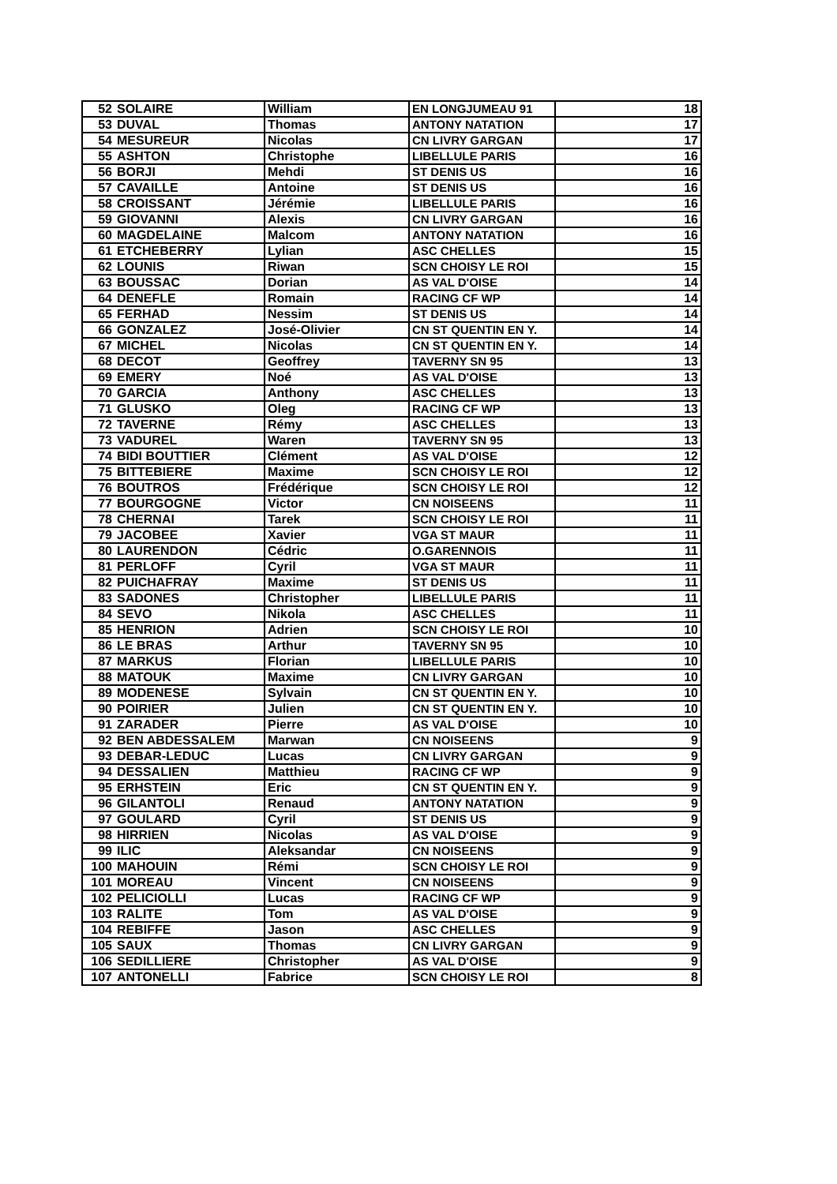| 52 | SOLAIRE | William | EN LONGJUMEAU 91 | 18 |
| 53 | DUVAL | Thomas | ANTONY NATATION | 17 |
| 54 | MESUREUR | Nicolas | CN LIVRY GARGAN | 17 |
| 55 | ASHTON | Christophe | LIBELLULE PARIS | 16 |
| 56 | BORJI | Mehdi | ST DENIS US | 16 |
| 57 | CAVAILLE | Antoine | ST DENIS US | 16 |
| 58 | CROISSANT | Jérémie | LIBELLULE PARIS | 16 |
| 59 | GIOVANNI | Alexis | CN LIVRY GARGAN | 16 |
| 60 | MAGDELAINE | Malcom | ANTONY NATATION | 16 |
| 61 | ETCHEBERRY | Lylian | ASC CHELLES | 15 |
| 62 | LOUNIS | Riwan | SCN CHOISY LE ROI | 15 |
| 63 | BOUSSAC | Dorian | AS VAL D'OISE | 14 |
| 64 | DENEFLE | Romain | RACING CF WP | 14 |
| 65 | FERHAD | Nessim | ST DENIS US | 14 |
| 66 | GONZALEZ | José-Olivier | CN ST QUENTIN EN Y. | 14 |
| 67 | MICHEL | Nicolas | CN ST QUENTIN EN Y. | 14 |
| 68 | DECOT | Geoffrey | TAVERNY SN 95 | 13 |
| 69 | EMERY | Noé | AS VAL D'OISE | 13 |
| 70 | GARCIA | Anthony | ASC CHELLES | 13 |
| 71 | GLUSKO | Oleg | RACING CF WP | 13 |
| 72 | TAVERNE | Rémy | ASC CHELLES | 13 |
| 73 | VADUREL | Waren | TAVERNY SN 95 | 13 |
| 74 | BIDI BOUTTIER | Clément | AS VAL D'OISE | 12 |
| 75 | BITTEBIERE | Maxime | SCN CHOISY LE ROI | 12 |
| 76 | BOUTROS | Frédérique | SCN CHOISY LE ROI | 12 |
| 77 | BOURGOGNE | Victor | CN NOISEENS | 11 |
| 78 | CHERNAI | Tarek | SCN CHOISY LE ROI | 11 |
| 79 | JACOBEE | Xavier | VGA ST MAUR | 11 |
| 80 | LAURENDON | Cédric | O.GARENNOIS | 11 |
| 81 | PERLOFF | Cyril | VGA ST MAUR | 11 |
| 82 | PUICHAFRAY | Maxime | ST DENIS US | 11 |
| 83 | SADONES | Christopher | LIBELLULE PARIS | 11 |
| 84 | SEVO | Nikola | ASC CHELLES | 11 |
| 85 | HENRION | Adrien | SCN CHOISY LE ROI | 10 |
| 86 | LE BRAS | Arthur | TAVERNY SN 95 | 10 |
| 87 | MARKUS | Florian | LIBELLULE PARIS | 10 |
| 88 | MATOUK | Maxime | CN LIVRY GARGAN | 10 |
| 89 | MODENESE | Sylvain | CN ST QUENTIN EN Y. | 10 |
| 90 | POIRIER | Julien | CN ST QUENTIN EN Y. | 10 |
| 91 | ZARADER | Pierre | AS VAL D'OISE | 10 |
| 92 | BEN ABDESSALEM | Marwan | CN NOISEENS | 9 |
| 93 | DEBAR-LEDUC | Lucas | CN LIVRY GARGAN | 9 |
| 94 | DESSALIEN | Matthieu | RACING CF WP | 9 |
| 95 | ERHSTEIN | Eric | CN ST QUENTIN EN Y. | 9 |
| 96 | GILANTOLI | Renaud | ANTONY NATATION | 9 |
| 97 | GOULARD | Cyril | ST DENIS US | 9 |
| 98 | HIRRIEN | Nicolas | AS VAL D'OISE | 9 |
| 99 | ILIC | Aleksandar | CN NOISEENS | 9 |
| 100 | MAHOUIN | Rémi | SCN CHOISY LE ROI | 9 |
| 101 | MOREAU | Vincent | CN NOISEENS | 9 |
| 102 | PELICIOLLI | Lucas | RACING CF WP | 9 |
| 103 | RALITE | Tom | AS VAL D'OISE | 9 |
| 104 | REBIFFE | Jason | ASC CHELLES | 9 |
| 105 | SAUX | Thomas | CN LIVRY GARGAN | 9 |
| 106 | SEDILLIERE | Christopher | AS VAL D'OISE | 9 |
| 107 | ANTONELLI | Fabrice | SCN CHOISY LE ROI | 8 |